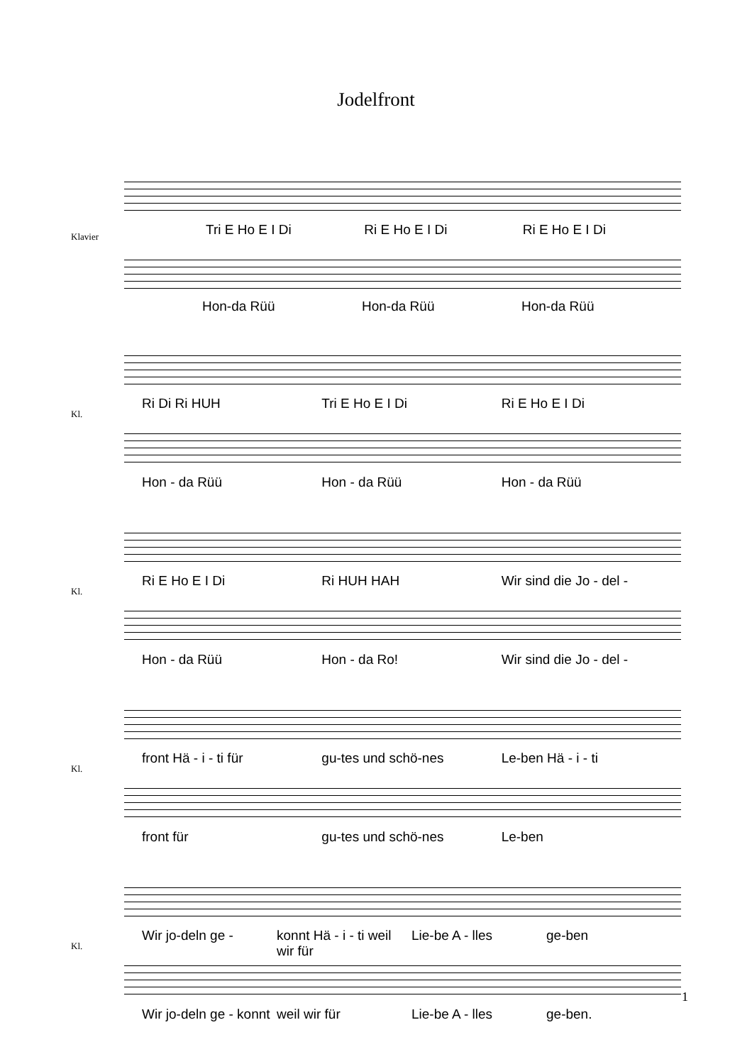Jodelfront
Klavier
Tri E Ho E I Di Ri E Ho E I Di Ri E Ho E I Di
Hon-da Rüü Hon-da Rüü Hon-da Rüü
Kl.
Ri Di Ri HUH Tri E Ho E I Di Ri E Ho E I Di
Hon - da Rüü Hon - da Rüü Hon - da Rüü
Kl.
Ri E Ho E I Di Ri HUH HAH Wir sind die Jo - del -
Hon - da Rüü Hon - da Ro! Wir sind die Jo - del -
Kl.
front Hä - i - ti für gu-tes und schö-nes Le-ben Hä - i - ti
front für gu-tes und schö-nes Le-ben
Kl.
Wir jo-deln ge - konnt Hä - i - ti weil wir für Lie-be A - lles ge-ben
Wir jo-deln ge - konnt weil wir für Lie-be A - lles ge-ben.
1